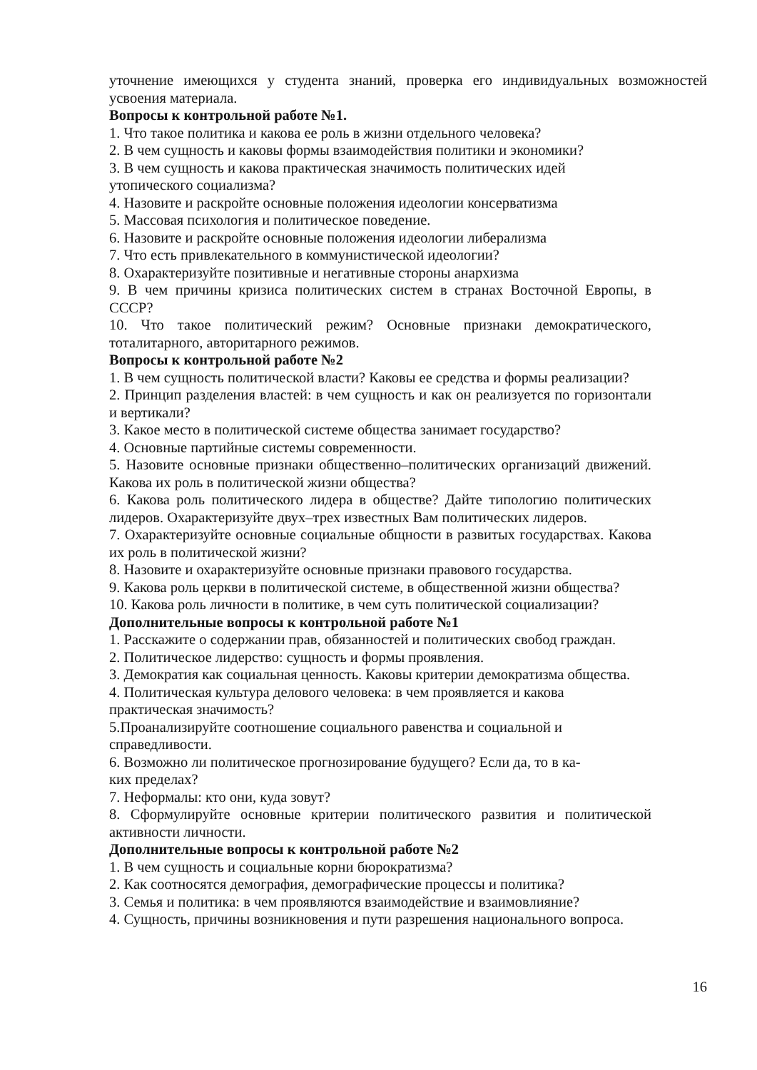уточнение имеющихся у студента знаний, проверка его индивидуальных возможностей усвоения материала.
Вопросы к контрольной работе №1.
1. Что такое политика и какова ее роль в жизни отдельного человека?
2. В чем сущность и каковы формы взаимодействия политики и экономики?
3. В чем сущность и какова практическая значимость политических идей
утопического социализма?
4. Назовите и раскройте основные положения идеологии консерватизма
5. Массовая психология и политическое поведение.
6. Назовите и раскройте основные положения идеологии либерализма
7. Что есть привлекательного в коммунистической идеологии?
8. Охарактеризуйте позитивные и негативные стороны анархизма
9. В чем причины кризиса политических систем в странах Восточной Европы, в СССР?
10. Что такое политический режим? Основные признаки демократического, тоталитарного, авторитарного режимов.
Вопросы к контрольной работе №2
1. В чем сущность политической власти? Каковы ее средства и формы реализации?
2. Принцип разделения властей: в чем сущность и как он реализуется по горизонтали и вертикали?
3. Какое место в политической системе общества занимает государство?
4. Основные партийные системы современности.
5. Назовите основные признаки общественно–политических организаций движений. Какова их роль в политической жизни общества?
6. Какова роль политического лидера в обществе? Дайте типологию политических лидеров. Охарактеризуйте двух–трех известных Вам политических лидеров.
7. Охарактеризуйте основные социальные общности в развитых государствах. Какова их роль в политической жизни?
8. Назовите и охарактеризуйте основные признаки правового государства.
9. Какова роль церкви в политической системе, в общественной жизни общества?
10. Какова роль личности в политике, в чем суть политической социализации?
Дополнительные вопросы к контрольной работе №1
1. Расскажите о содержании прав, обязанностей и политических свобод граждан.
2. Политическое лидерство: сущность и формы проявления.
3. Демократия как социальная ценность. Каковы критерии демократизма общества.
4. Политическая культура делового человека: в чем проявляется и какова
практическая значимость?
5.Проанализируйте соотношение социального равенства и социальной и
справедливости.
6. Возможно ли политическое прогнозирование будущего? Если да, то в ка-
ких пределах?
7. Неформалы: кто они, куда зовут?
8. Сформулируйте основные критерии политического развития и политической активности личности.
Дополнительные вопросы к контрольной работе №2
1. В чем сущность и социальные корни бюрократизма?
2. Как соотносятся демография, демографические процессы и политика?
3. Семья и политика: в чем проявляются взаимодействие и взаимовлияние?
4. Сущность, причины возникновения и пути разрешения национального вопроса.
16